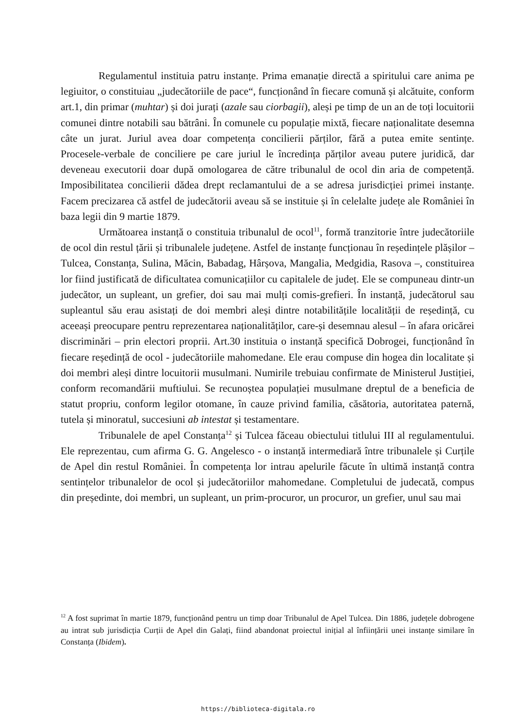Regulamentul instituia patru instanțe. Prima emanație directă a spiritului care anima pe legiuitor, o constituiau „judecătoriile de pace“, funcționând în fiecare comună și alcătuite, conform art.1, din primar (muhtar) și doi jurați (azale sau ciorbagii), aleși pe timp de un an de toți locuitorii comunei dintre notabili sau bătrâni. În comunele cu populație mixtă, fiecare naționalitate desemna câte un jurat. Juriul avea doar competența concilierii părților, fără a putea emite sentințe. Procesele-verbale de conciliere pe care juriul le încredința părților aveau putere juridică, dar deveneau executorii doar după omologarea de către tribunalul de ocol din aria de competență. Imposibilitatea concilierii dădea drept reclamantului de a se adresa jurisdicției primei instanțe. Facem precizarea că astfel de judecătorii aveau să se instituie și în celelalte județe ale României în baza legii din 9 martie 1879.
Următoarea instanță o constituia tribunalul de ocol<sup>11</sup>, formă tranzitorie între judecătoriile de ocol din restul țării și tribunalele județene. Astfel de instanțe funcționau în reședințele plășilor – Tulcea, Constanța, Sulina, Măcin, Babadag, Hârșova, Mangalia, Medgidia, Rasova –, constituirea lor fiind justificată de dificultatea comunicațiilor cu capitalele de județ. Ele se compuneau dintr-un judecător, un supleant, un grefier, doi sau mai mulți comis-grefieri. În instanță, judecătorul sau supleantul său erau asistați de doi membri aleși dintre notabilitățile localității de reședință, cu aceeași preocupare pentru reprezentarea naționalităților, care-și desemnau alesul – în afara oricărei discriminări – prin electori proprii. Art.30 instituia o instanță specifică Dobrogei, funcționând în fiecare reședință de ocol - judecătoriile mahomedane. Ele erau compuse din hogea din localitate și doi membri aleși dintre locuitorii musulmani. Numirile trebuiau confirmate de Ministerul Justiției, conform recomandării muftiului. Se recunoștea populației musulmane dreptul de a beneficia de statut propriu, conform legilor otomane, în cauze privind familia, căsătoria, autoritatea paternă, tutela și minoratul, succesiuni ab intestat și testamentare.
Tribunalele de apel Constanța<sup>12</sup> și Tulcea făceau obiectului titlului III al regulamentului. Ele reprezentau, cum afirma G. G. Angelesco - o instanță intermediară între tribunalele și Curțile de Apel din restul României. În competența lor intrau apelurile făcute în ultimă instanță contra sentințelor tribunalelor de ocol și judecătoriilor mahomedane. Completului de judecată, compus din președinte, doi membri, un supleant, un prim-procuror, un procuror, un grefier, unul sau mai
<sup>12</sup> A fost suprimat în martie 1879, funcționând pentru un timp doar Tribunalul de Apel Tulcea. Din 1886, județele dobrogene au intrat sub jurisdicția Curții de Apel din Galați, fiind abandonat proiectul inițial al înființării unei instanțe similare în Constanța (Ibidem).
https://biblioteca-digitala.ro